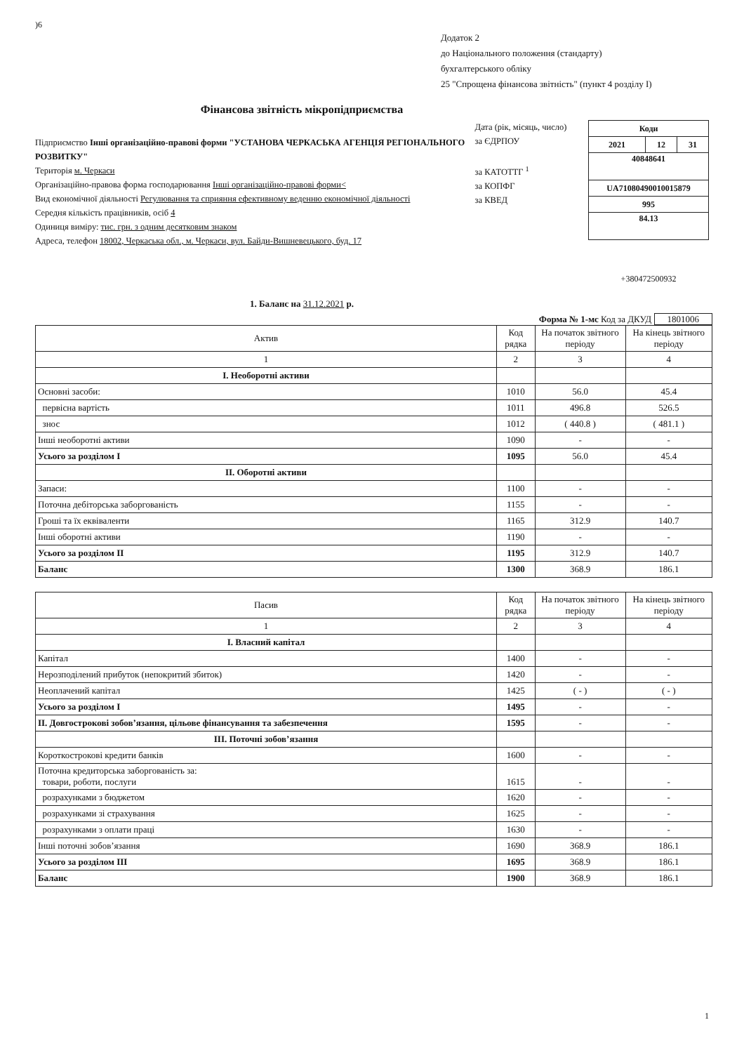)6
Додаток 2
до Національного положення (стандарту)
бухгалтерського обліку
25 "Спрощена фінансова звітність" (пункт 4 розділу I)
Фінансова звітність мікропідприємства
Підприємство Інші організаційно-правові форми "УСТАНОВА ЧЕРКАСЬКА АГЕНЦІЯ РЕГІОНАЛЬНОГО РОЗВИТКУ"
Територія м. Черкаси
Організаційно-правова форма господарювання Інші організаційно-правові форми<
Вид економічної діяльності Регулювання та сприяння ефективному веденню економічної діяльності
Середня кількість працівників, осіб 4
Одиниця виміру: тис. грн. з одним десятковим знаком
Адреса, телефон 18002, Черкаська обл., м. Черкаси, вул. Байди-Вишневецького, буд. 17
Дата (рік, місяць, число)
за ЄДРПОУ
за КАТОТТГ <sup>1</sup>
за КОПФГ
за КВЕД
| Коди | | |
| 2021 | 12 | 31 |
| 40848641 | | |
| UA71080490010015879 | | |
| 995 | | |
| 84.13 | | |
+380472500932
1. Баланс на 31.12.2021 р.
Форма № 1-мс Код за ДКУД 1801006
| Актив | Код рядка | На початок звітного періоду | На кінець звітного періоду |
| --- | --- | --- | --- |
| 1 | 2 | 3 | 4 |
| I. Необоротні активи | | | |
| Основні засоби: | 1010 | 56.0 | 45.4 |
| первісна вартість | 1011 | 496.8 | 526.5 |
| знос | 1012 | ( 440.8 ) | ( 481.1 ) |
| Інші необоротні активи | 1090 | - | - |
| Усього за розділом I | 1095 | 56.0 | 45.4 |
| II. Оборотні активи | | | |
| Запаси: | 1100 | - | - |
| Поточна дебіторська заборгованість | 1155 | - | - |
| Гроші та їх еквіваленти | 1165 | 312.9 | 140.7 |
| Інші оборотні активи | 1190 | - | - |
| Усього за розділом II | 1195 | 312.9 | 140.7 |
| Баланс | 1300 | 368.9 | 186.1 |
| Пасив | Код рядка | На початок звітного періоду | На кінець звітного періоду |
| --- | --- | --- | --- |
| 1 | 2 | 3 | 4 |
| I. Власний капітал | | | |
| Капітал | 1400 | - | - |
| Нерозподілений прибуток (непокритий збиток) | 1420 | - | - |
| Неоплачений капітал | 1425 | ( - ) | ( - ) |
| Усього за розділом I | 1495 | - | - |
| II. Довгострокові зобов’язання, цільове фінансування та забезпечення | 1595 | - | - |
| III. Поточні зобов’язання | | | |
| Короткострокові кредити банків | 1600 | - | - |
| Поточна кредиторська заборгованість за: товари, роботи, послуги | 1615 | - | - |
| розрахунками з бюджетом | 1620 | - | - |
| розрахунками зі страхування | 1625 | - | - |
| розрахунками з оплати праці | 1630 | - | - |
| Інші поточні зобов’язання | 1690 | 368.9 | 186.1 |
| Усього за розділом III | 1695 | 368.9 | 186.1 |
| Баланс | 1900 | 368.9 | 186.1 |
1